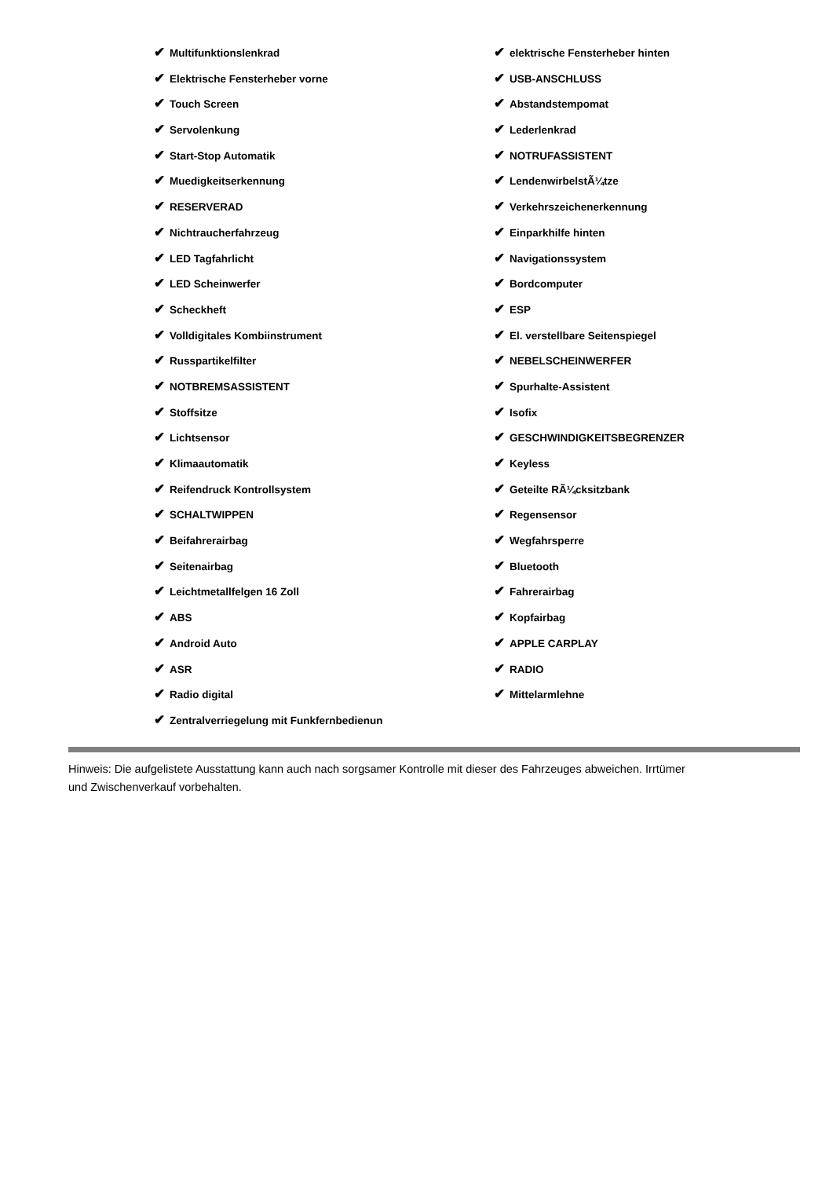✔ Multifunktionslenkrad
✔ Elektrische Fensterheber vorne
✔ Touch Screen
✔ Servolenkung
✔ Start-Stop Automatik
✔ Muedigkeitserkennung
✔ RESERVERAD
✔ Nichtraucherfahrzeug
✔ LED Tagfahrlicht
✔ LED Scheinwerfer
✔ Scheckheft
✔ Volldigitales Kombiinstrument
✔ Russpartikelfilter
✔ NOTBREMSASSISTENT
✔ Stoffsitze
✔ Lichtsensor
✔ Klimaautomatik
✔ Reifendruck Kontrollsystem
✔ SCHALTWIPPEN
✔ Beifahrerairbag
✔ Seitenairbag
✔ Leichtmetallfelgen 16 Zoll
✔ ABS
✔ Android Auto
✔ ASR
✔ Radio digital
✔ Zentralverriegelung mit Funkfernbedienun
✔ elektrische Fensterheber hinten
✔ USB-ANSCHLUSS
✔ Abstandstempomat
✔ Lederlenkrad
✔ NOTRUFASSISTENT
✔ LendenwirbelstÃ¼tze
✔ Verkehrszeichenerkennung
✔ Einparkhilfe hinten
✔ Navigationssystem
✔ Bordcomputer
✔ ESP
✔ El. verstellbare Seitenspiegel
✔ NEBELSCHEINWERFER
✔ Spurhalte-Assistent
✔ Isofix
✔ GESCHWINDIGKEITSBEGRENZER
✔ Keyless
✔ Geteilte RÃ¼cksitzbank
✔ Regensensor
✔ Wegfahrsperre
✔ Bluetooth
✔ Fahrerairbag
✔ Kopfairbag
✔ APPLE CARPLAY
✔ RADIO
✔ Mittelarmlehne
Hinweis: Die aufgelistete Ausstattung kann auch nach sorgsamer Kontrolle mit dieser des Fahrzeuges abweichen. Irrtümer und Zwischenverkauf vorbehalten.